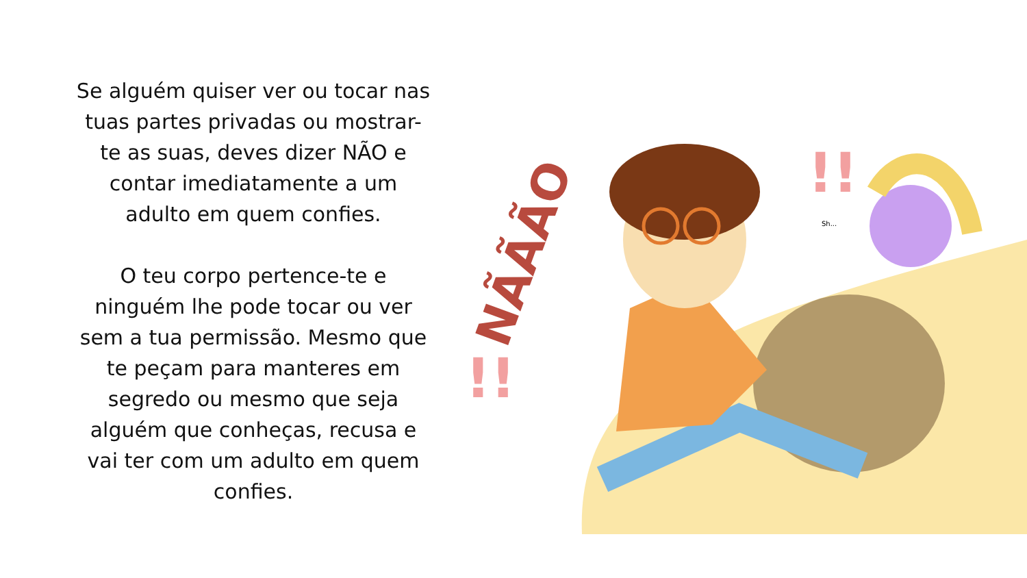Se alguém quiser ver ou tocar nas tuas partes privadas ou mostrar-te as suas, deves dizer NÃO e contar imediatamente a um adulto em quem confies.
O teu corpo pertence-te e ninguém lhe pode tocar ou ver sem a tua permissão. Mesmo que te peçam para manteres em segredo ou mesmo que seja alguém que conheças, recusa e vai ter com um adulto em quem confies.
NÃÃÃO
!!
!!
Sh...